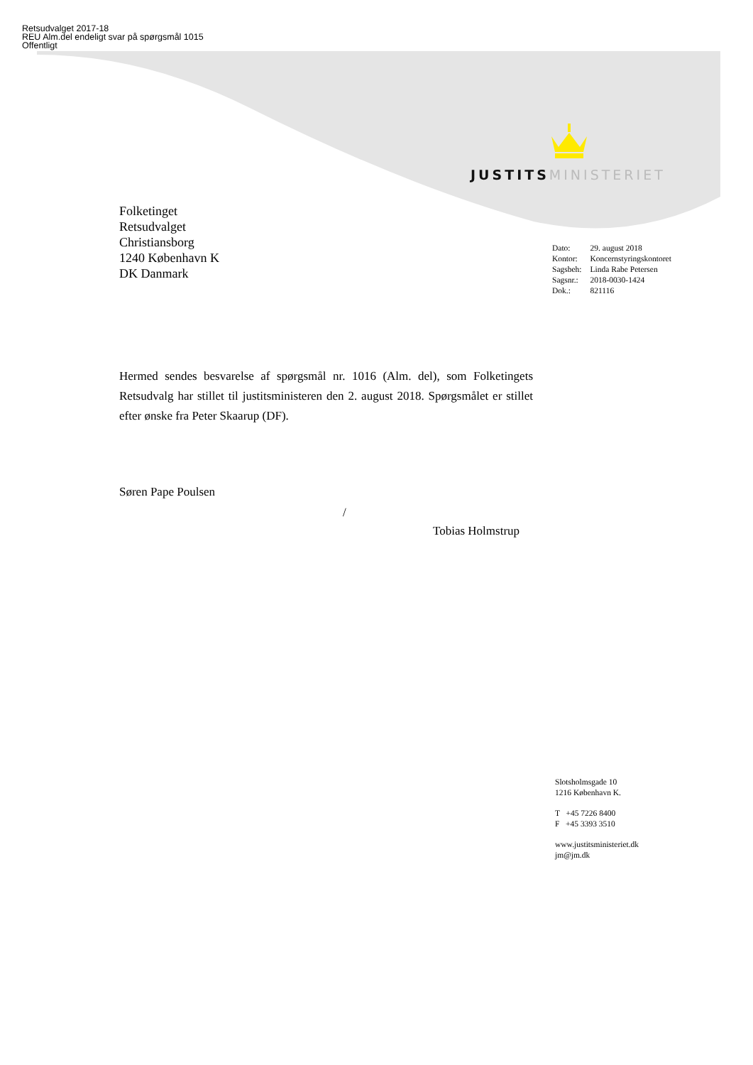Retsudvalget 2017-18
REU Alm.del endeligt svar på spørgsmål 1015
Offentligt
JUSTITS MINISTERIET
Folketinget
Retsudvalget
Christiansborg
1240 København K
DK Danmark
| Dato: | 29. august 2018 |
| Kontor: | Koncernstyringskontoret |
| Sagsbeh: | Linda Rabe Petersen |
| Sagsnr.: | 2018-0030-1424 |
| Dok.: | 821116 |
Hermed sendes besvarelse af spørgsmål nr. 1016 (Alm. del), som Folketingets Retsudvalg har stillet til justitsministeren den 2. august 2018. Spørgsmålet er stillet efter ønske fra Peter Skaarup (DF).
Søren Pape Poulsen
/
Tobias Holmstrup
Slotsholmsgade 10
1216 København K.
T +45 7226 8400
F +45 3393 3510
www.justitsministeriet.dk
jm@jm.dk